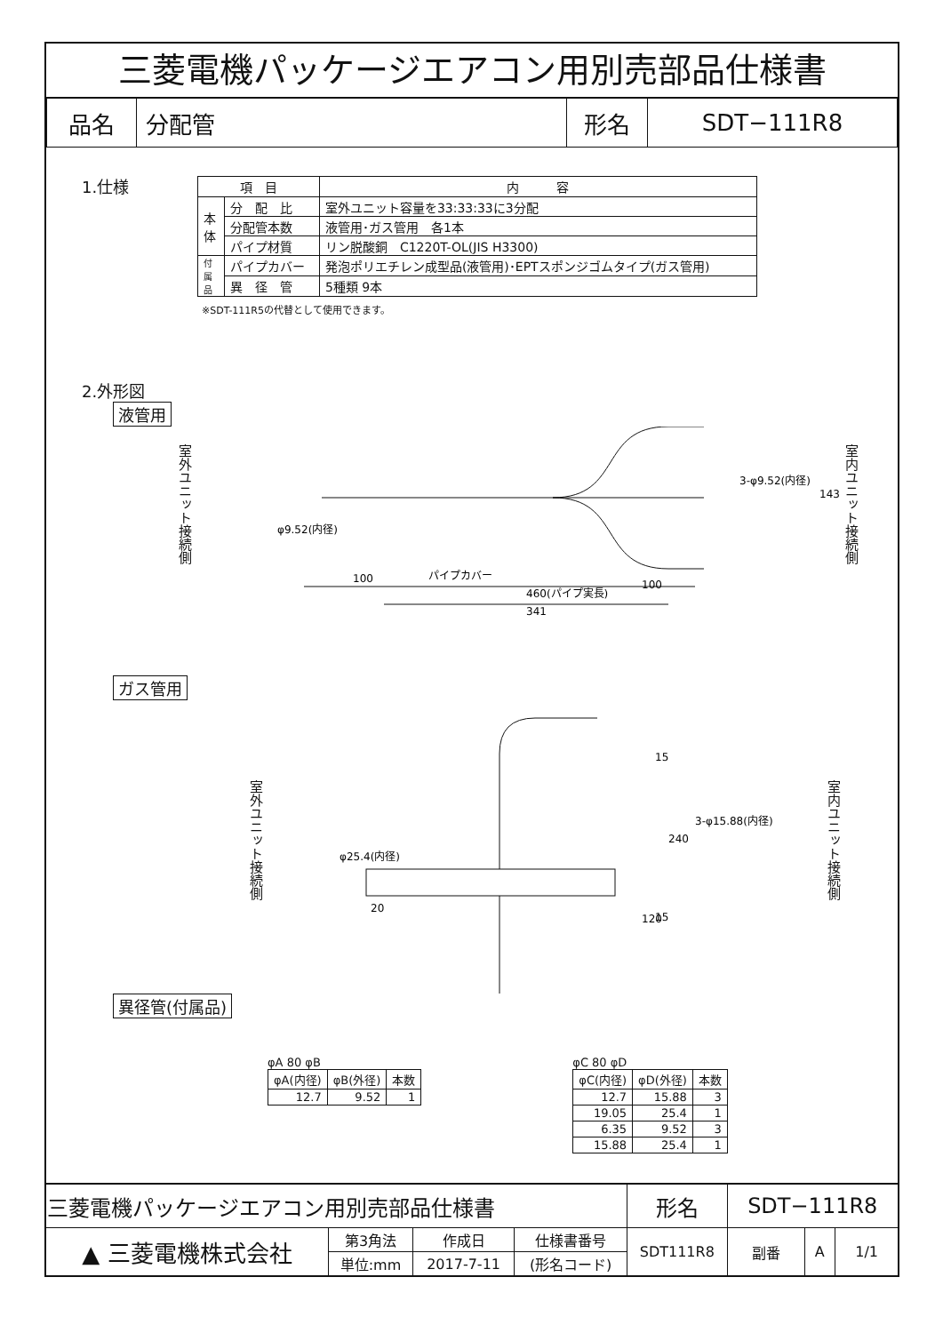三菱電機パッケージエアコン用別売部品仕様書
| 品名 | 分配管 | 形名 | SDT−111R8 |
1.仕様
| 項 目 | | 内 容 |
| --- | --- | --- |
| 本 体 | 分 配 比 | 室外ユニット容量を33:33:33に3分配 |
| | 分配管本数 | 液管用･ガス管用 各1本 |
| | パイプ材質 | リン脱酸銅 C1220T-OL(JIS H3300) |
| 付 属 品 | パイプカバー | 発泡ポリエチレン成型品(液管用)･EPTスポンジゴムタイプ(ガス管用) |
| | 異 径 管 | 5種類 9本 |
※SDT-111R5の代替として使用できます。
2.外形図
液管用
室外ユニット接続側
室内ユニット接続側
φ9.52(内径)
3-φ9.52(内径)
100
パイプカバー
100
460(パイプ実長)
341
143
ガス管用
室外ユニット接続側
室内ユニット接続側
φ25.4(内径)
3-φ15.88(内径)
15
20
15
240
120
異径管(付属品)
φA 80 φB
| φA(内径) | φB(外径) | 本数 |
| 12.7 | 9.52 | 1 |
φC 80 φD
| φC(内径) | φD(外径) | 本数 |
| 12.7 | 15.88 | 3 |
| 19.05 | 25.4 | 1 |
| 6.35 | 9.52 | 3 |
| 15.88 | 25.4 | 1 |
| 三菱電機パッケージエアコン用別売部品仕様書 | | | | 形名 | SDT−111R8 | | | |
| ▲ 三菱電機株式会社 | 第3角法 | 作成日 | 仕様書番号 | SDT111R8 | | 副番 | A | 1/1 |
| | 単位:mm | 2017-7-11 | (形名コード) | | | | | |